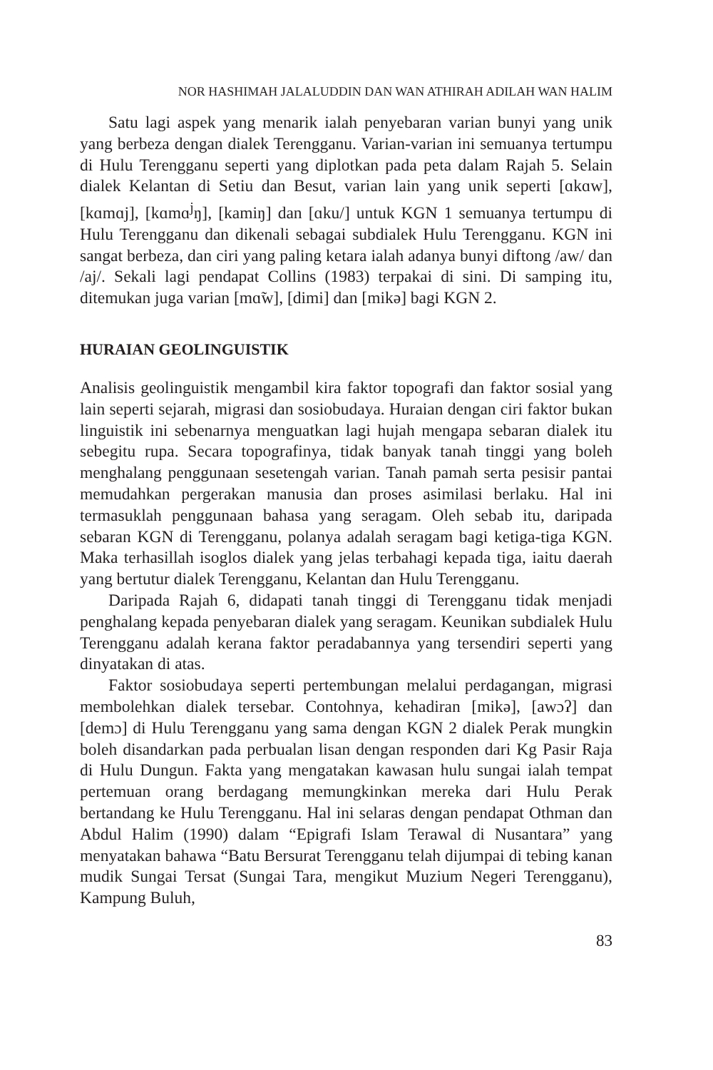NOR HASHIMAH JALALUDDIN DAN WAN ATHIRAH ADILAH WAN HALIM
Satu lagi aspek yang menarik ialah penyebaran varian bunyi yang unik yang berbeza dengan dialek Terengganu. Varian-varian ini semuanya tertumpu di Hulu Terengganu seperti yang diplotkan pada peta dalam Rajah 5. Selain dialek Kelantan di Setiu dan Besut, varian lain yang unik seperti [ɑkɑw], [kɑmɑj], [kɑmɑ<sup>j</sup>ŋ], [kamiŋ] dan [ɑku/] untuk KGN 1 semuanya tertumpu di Hulu Terengganu dan dikenali sebagai subdialek Hulu Terengganu. KGN ini sangat berbeza, dan ciri yang paling ketara ialah adanya bunyi diftong /aw/ dan /aj/. Sekali lagi pendapat Collins (1983) terpakai di sini. Di samping itu, ditemukan juga varian [mɑ̃w], [dimi] dan [mikə] bagi KGN 2.
HURAIAN GEOLINGUISTIK
Analisis geolinguistik mengambil kira faktor topografi dan faktor sosial yang lain seperti sejarah, migrasi dan sosiobudaya. Huraian dengan ciri faktor bukan linguistik ini sebenarnya menguatkan lagi hujah mengapa sebaran dialek itu sebegitu rupa. Secara topografinya, tidak banyak tanah tinggi yang boleh menghalang penggunaan sesetengah varian. Tanah pamah serta pesisir pantai memudahkan pergerakan manusia dan proses asimilasi berlaku. Hal ini termasuklah penggunaan bahasa yang seragam. Oleh sebab itu, daripada sebaran KGN di Terengganu, polanya adalah seragam bagi ketiga-tiga KGN. Maka terhasillah isoglos dialek yang jelas terbahagi kepada tiga, iaitu daerah yang bertutur dialek Terengganu, Kelantan dan Hulu Terengganu.
Daripada Rajah 6, didapati tanah tinggi di Terengganu tidak menjadi penghalang kepada penyebaran dialek yang seragam. Keunikan subdialek Hulu Terengganu adalah kerana faktor peradabannya yang tersendiri seperti yang dinyatakan di atas.
Faktor sosiobudaya seperti pertembungan melalui perdagangan, migrasi membolehkan dialek tersebar. Contohnya, kehadiran [mikə], [awɔʔ] dan [demɔ] di Hulu Terengganu yang sama dengan KGN 2 dialek Perak mungkin boleh disandarkan pada perbualan lisan dengan responden dari Kg Pasir Raja di Hulu Dungun. Fakta yang mengatakan kawasan hulu sungai ialah tempat pertemuan orang berdagang memungkinkan mereka dari Hulu Perak bertandang ke Hulu Terengganu. Hal ini selaras dengan pendapat Othman dan Abdul Halim (1990) dalam “Epigrafi Islam Terawal di Nusantara” yang menyatakan bahawa “Batu Bersurat Terengganu telah dijumpai di tebing kanan mudik Sungai Tersat (Sungai Tara, mengikut Muzium Negeri Terengganu), Kampung Buluh,
83